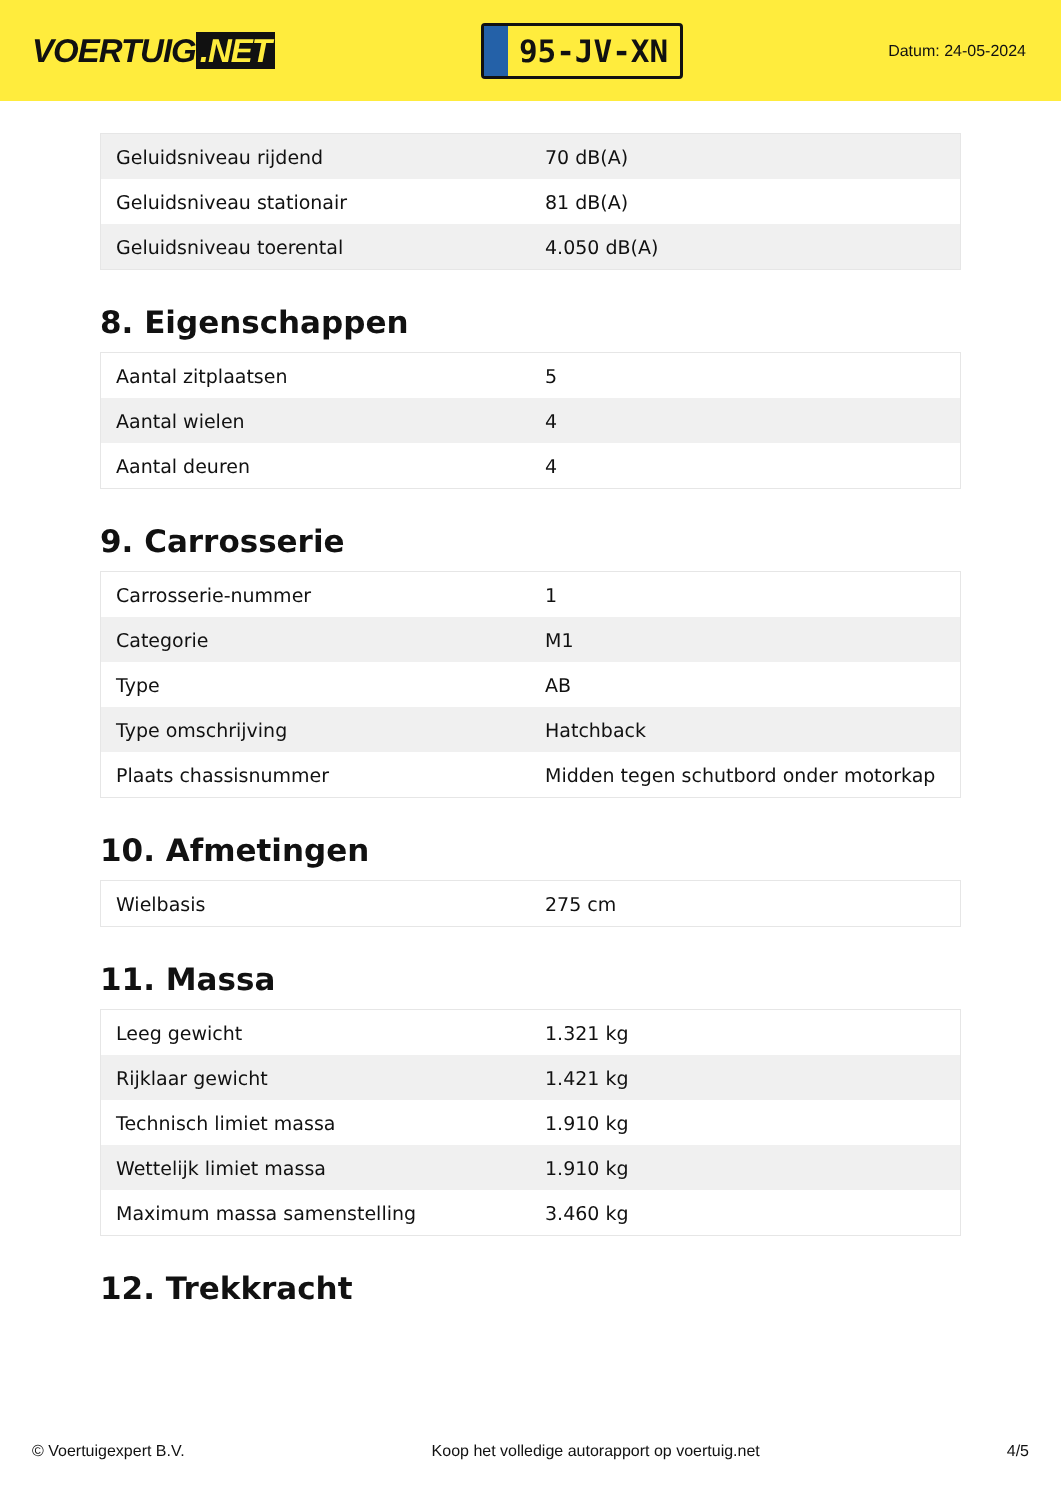VOERTUIG.NET
95-JV-XN
Datum: 24-05-2024
| Geluidsniveau rijdend | 70 dB(A) |
| Geluidsniveau stationair | 81 dB(A) |
| Geluidsniveau toerental | 4.050 dB(A) |
8. Eigenschappen
| Aantal zitplaatsen | 5 |
| Aantal wielen | 4 |
| Aantal deuren | 4 |
9. Carrosserie
| Carrosserie-nummer | 1 |
| Categorie | M1 |
| Type | AB |
| Type omschrijving | Hatchback |
| Plaats chassisnummer | Midden tegen schutbord onder motorkap |
10. Afmetingen
| Wielbasis | 275 cm |
11. Massa
| Leeg gewicht | 1.321 kg |
| Rijklaar gewicht | 1.421 kg |
| Technisch limiet massa | 1.910 kg |
| Wettelijk limiet massa | 1.910 kg |
| Maximum massa samenstelling | 3.460 kg |
12. Trekkracht
© Voertuigexpert B.V. Koop het volledige autorapport op voertuig.net 4/5